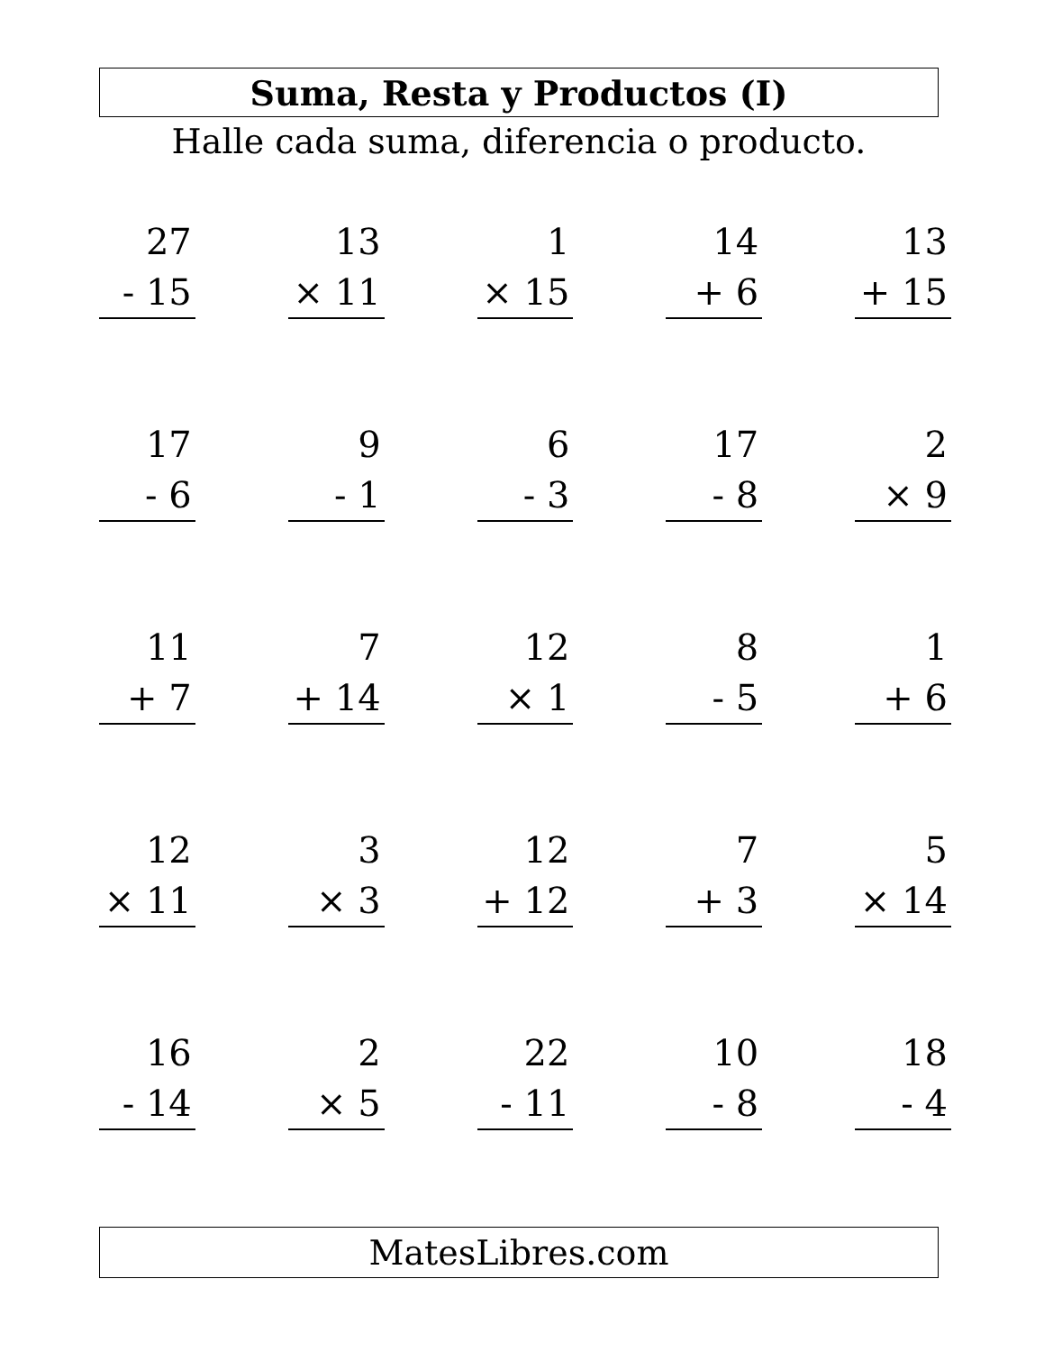Suma, Resta y Productos (I)
Halle cada suma, diferencia o producto.
| 27 - 15 | 13 × 11 | 1 × 15 | 14 + 6 | 13 + 15 |
| 17 - 6 | 9 - 1 | 6 - 3 | 17 - 8 | 2 × 9 |
| 11 + 7 | 7 + 14 | 12 × 1 | 8 - 5 | 1 + 6 |
| 12 × 11 | 3 × 3 | 12 + 12 | 7 + 3 | 5 × 14 |
| 16 - 14 | 2 × 5 | 22 - 11 | 10 - 8 | 18 - 4 |
MatesLibres.com